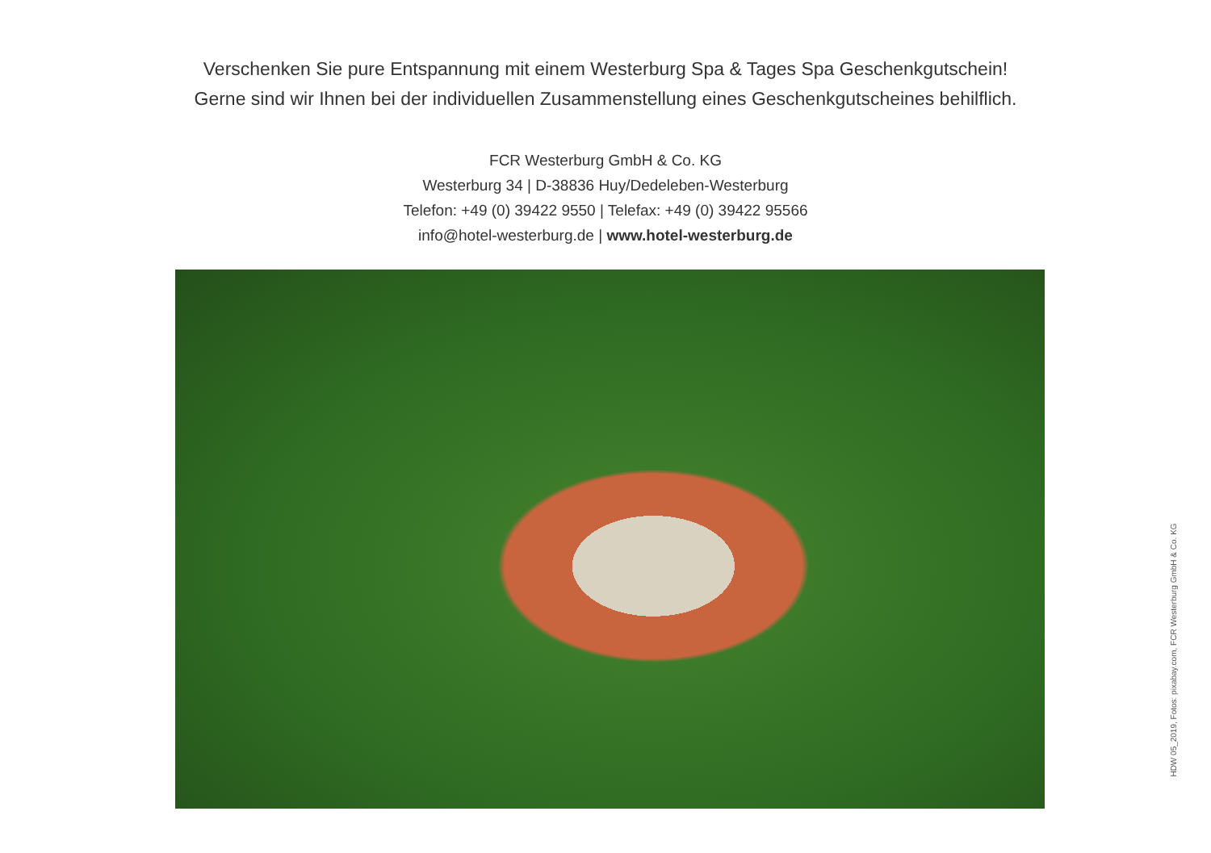Verschenken Sie pure Entspannung mit einem Westerburg Spa & Tages Spa Geschenkgutschein!
Gerne sind wir Ihnen bei der individuellen Zusammenstellung eines Geschenkgutscheines behilflich.
FCR Westerburg GmbH & Co. KG
Westerburg 34 | D-38836 Huy/Dedeleben-Westerburg
Telefon: +49 (0) 39422 9550 | Telefax: +49 (0) 39422 95566
info@hotel-westerburg.de | www.hotel-westerburg.de
HDW 05_2019, Fotos: pixabay.com, FCR Westerburg GmbH & Co. KG